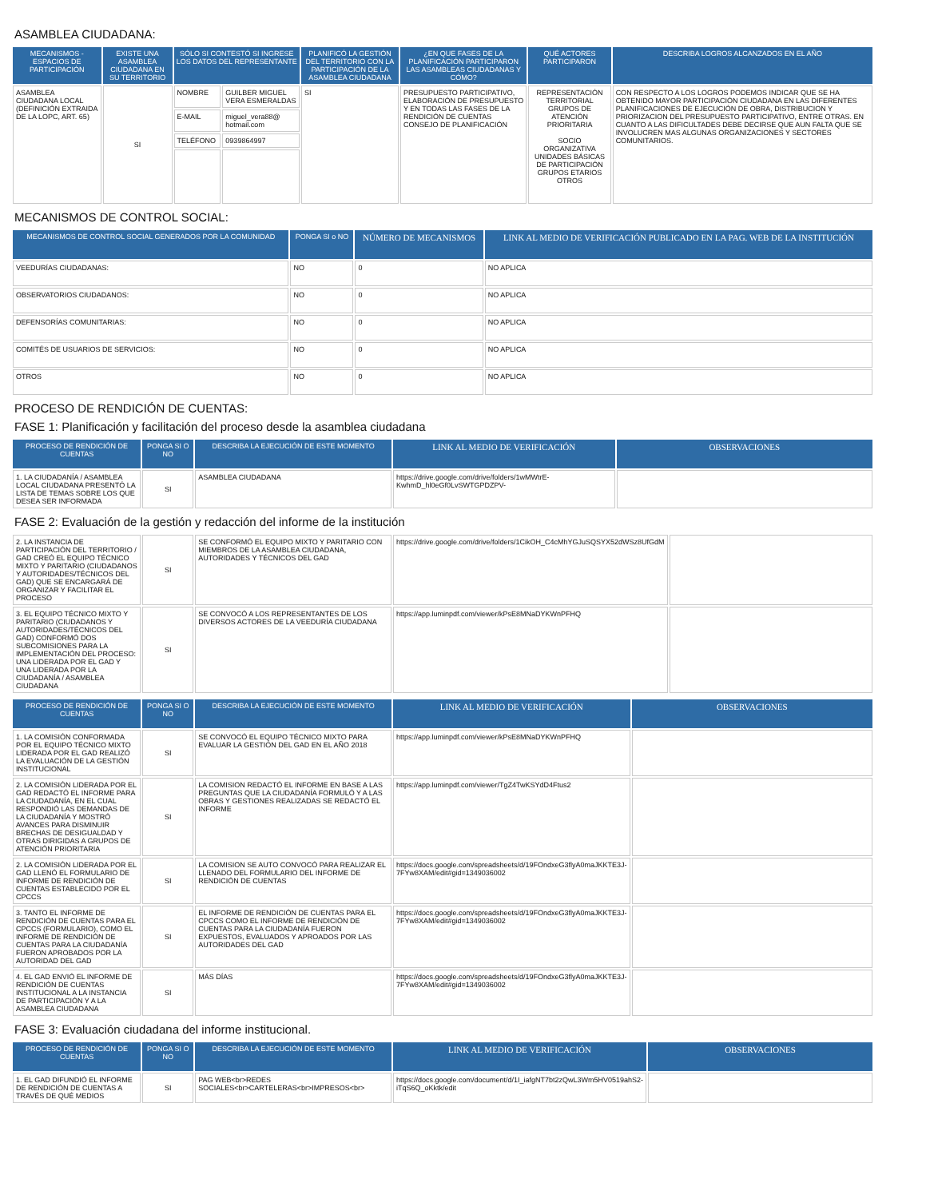ASAMBLEA CIUDADANA:
| MECANISMOS - ESPACIOS DE PARTICIPACIÓN | EXISTE UNA ASAMBLEA CIUDADANA EN SU TERRITORIO | SÓLO SI CONTESTÓ SI INGRESE LOS DATOS DEL REPRESENTANTE | | PLANIFICÓ LA GESTIÓN DEL TERRITORIO CON LA PARTICIPACIÓN DE LA ASAMBLEA CIUDADANA | ¿EN QUE FASES DE LA PLANIFICACIÓN PARTICIPARON LAS ASAMBLEAS CIUDADANAS Y CÓMO? | QUÉ ACTORES PARTICIPARON | DESCRIBA LOGROS ALCANZADOS EN EL AÑO |
| --- | --- | --- | --- | --- | --- | --- | --- |
| ASAMBLEA CIUDADANA LOCAL (DEFINICIÓN EXTRAIDA DE LA LOPC, ART. 65) | SI | NOMBRE | GUILBER MIGUEL VERA ESMERALDAS | SI | PRESUPUESTO PARTICIPATIVO, ELABORACIÓN DE PRESUPUESTO Y EN TODAS LAS FASES DE LA RENDICIÓN DE CUENTAS CONSEJO DE PLANIFICACIÓN | REPRESENTACIÓN TERRITORIAL GRUPOS DE ATENCIÓN PRIORITARIA SOCIO ORGANIZATIVA UNIDADES BÁSICAS DE PARTICIPACIÓN GRUPOS ETARIOS OTROS | CON RESPECTO A LOS LOGROS PODEMOS INDICAR QUE SE HA OBTENIDO MAYOR PARTICIPACIÓN CIUDADANA EN LAS DIFERENTES PLANIFICACIONES DE EJECUCIÓN DE OBRA, DISTRIBUCION Y PRIORIZACION DEL PRESUPUESTO PARTICIPATIVO, ENTRE OTRAS. EN CUANTO A LAS DIFICULTADES DEBE DECIRSE QUE AUN FALTA QUE SE INVOLUCREN MAS ALGUNAS ORGANIZACIONES Y SECTORES COMUNITARIOS. |
| | | E-MAIL | miguel_vera88@ hotmail.com | | | | |
| | | TELÉFONO | 0939864997 | | | | |
MECANISMOS DE CONTROL SOCIAL:
| MECANISMOS DE CONTROL SOCIAL GENERADOS POR LA COMUNIDAD | PONGA SI o NO | NÚMERO DE MECANISMOS | LINK AL MEDIO DE VERIFICACIÓN PUBLICADO EN LA PAG. WEB DE LA INSTITUCIÓN |
| --- | --- | --- | --- |
| VEEDURÍAS CIUDADANAS: | NO | 0 | NO APLICA |
| OBSERVATORIOS CIUDADANOS: | NO | 0 | NO APLICA |
| DEFENSORÍAS COMUNITARIAS: | NO | 0 | NO APLICA |
| COMITÉS DE USUARIOS DE SERVICIOS: | NO | 0 | NO APLICA |
| OTROS | NO | 0 | NO APLICA |
PROCESO DE RENDICIÓN DE CUENTAS:
FASE 1: Planificación y facilitación del proceso desde la asamblea ciudadana
| PROCESO DE RENDICIÓN DE CUENTAS | PONGA SI O NO | DESCRIBA LA EJECUCIÓN DE ESTE MOMENTO | LINK AL MEDIO DE VERIFICACIÓN | OBSERVACIONES |
| --- | --- | --- | --- | --- |
| 1. LA CIUDADANÍA / ASAMBLEA LOCAL CIUDADANA PRESENTÓ LA LISTA DE TEMAS SOBRE LOS QUE DESEA SER INFORMADA | SI | ASAMBLEA CIUDADANA | https://drive.google.com/drive/folders/1wMWtrE-KwhmD_hl0eGf0LvSWTGPDZPV- | |
FASE 2: Evaluación de la gestión y redacción del informe de la institución
| 2. LA INSTANCIA DE PARTICIPACIÓN DEL TERRITORIO / GAD CREÓ EL EQUIPO TÉCNICO MIXTO Y PARITARIO (CIUDADANOS Y AUTORIDADES/TÉCNICOS DEL GAD) QUE SE ENCARGARÁ DE ORGANIZAR Y FACILITAR EL PROCESO | SI | SE CONFORMÓ EL EQUIPO MIXTO Y PARITARIO CON MIEMBROS DE LA ASAMBLEA CIUDADANA, AUTORIDADES Y TÉCNICOS DEL GAD | https://drive.google.com/drive/folders/1CikOH_C4cMhYGJuSQSYX52dWSz8UfGdM | |
| 3. EL EQUIPO TÉCNICO MIXTO Y PARITARIO (CIUDADANOS Y AUTORIDADES/TÉCNICOS DEL GAD) CONFORMÓ DOS SUBCOMISIONES PARA LA IMPLEMENTACIÓN DEL PROCESO: UNA LIDERADA POR EL GAD Y UNA LIDERADA POR LA CIUDADANÍA / ASAMBLEA CIUDADANA | SI | SE CONVOCÓ A LOS REPRESENTANTES DE LOS DIVERSOS ACTORES DE LA VEEDURÍA CIUDADANA | https://app.luminpdf.com/viewer/kPsE8MNaDYKWnPFHQ | |
| PROCESO DE RENDICIÓN DE CUENTAS | PONGA SI O NO | DESCRIBA LA EJECUCIÓN DE ESTE MOMENTO | LINK AL MEDIO DE VERIFICACIÓN | OBSERVACIONES |
| --- | --- | --- | --- | --- |
| 1. LA COMISIÓN CONFORMADA POR EL EQUIPO TÉCNICO MIXTO LIDERADA POR EL GAD REALIZÓ LA EVALUACIÓN DE LA GESTIÓN INSTITUCIONAL | SI | SE CONVOCÓ EL EQUIPO TÉCNICO MIXTO PARA EVALUAR LA GESTIÓN DEL GAD EN EL AÑO 2018 | https://app.luminpdf.com/viewer/kPsE8MNaDYKWnPFHQ | |
| 2. LA COMISIÓN LIDERADA POR EL GAD REDACTÓ EL INFORME PARA LA CIUDADANÍA, EN EL CUAL RESPONDIÓ LAS DEMANDAS DE LA CIUDADANÍA Y MOSTRÓ AVANCES PARA DISMINUIR BRECHAS DE DESIGUALDAD Y OTRAS DIRIGIDAS A GRUPOS DE ATENCIÓN PRIORITARIA | SI | LA COMISION REDACTÓ EL INFORME EN BASE A LAS PREGUNTAS QUE LA CIUDADANÍA FORMULÓ Y A LAS OBRAS Y GESTIONES REALIZADAS SE REDACTÓ EL INFORME | https://app.luminpdf.com/viewer/TgZ4TwKSYdD4Ftus2 | |
| 2. LA COMISIÓN LIDERADA POR EL GAD LLENÓ EL FORMULARIO DE INFORME DE RENDICIÓN DE CUENTAS ESTABLECIDO POR EL CPCCS | SI | LA COMISION SE AUTO CONVOCÓ PARA REALIZAR EL LLENADO DEL FORMULARIO DEL INFORME DE RENDICIÓN DE CUENTAS | https://docs.google.com/spreadsheets/d/19FOndxeG3flyA0maJKKTE3J-7FYw8XAM/edit#gid=1349036002 | |
| 3. TANTO EL INFORME DE RENDICIÓN DE CUENTAS PARA EL CPCCS (FORMULARIO), COMO EL INFORME DE RENDICIÓN DE CUENTAS PARA LA CIUDADANÍA FUERON APROBADOS POR LA AUTORIDAD DEL GAD | SI | EL INFORME DE RENDICIÓN DE CUENTAS PARA EL CPCCS COMO EL INFORME DE RENDICIÓN DE CUENTAS PARA LA CIUDADANÍA FUERON EXPUESTOS, EVALUADOS Y APROADOS POR LAS AUTORIDADES DEL GAD | https://docs.google.com/spreadsheets/d/19FOndxeG3flyA0maJKKTE3J-7FYw8XAM/edit#gid=1349036002 | |
| 4. EL GAD ENVIÓ EL INFORME DE RENDICIÓN DE CUENTAS INSTITUCIONAL A LA INSTANCIA DE PARTICIPACIÓN Y A LA ASAMBLEA CIUDADANA | SI | MÁS DÍAS | https://docs.google.com/spreadsheets/d/19FOndxeG3flyA0maJKKTE3J-7FYw8XAM/edit#gid=1349036002 | |
FASE 3: Evaluación ciudadana del informe institucional.
| PROCESO DE RENDICIÓN DE CUENTAS | PONGA SI O NO | DESCRIBA LA EJECUCIÓN DE ESTE MOMENTO | LINK AL MEDIO DE VERIFICACIÓN | OBSERVACIONES |
| --- | --- | --- | --- | --- |
| 1. EL GAD DIFUNDIÓ EL INFORME DE RENDICIÓN DE CUENTAS A TRAVÉS DE QUÉ MEDIOS | SI | PAG WEB<br>REDES SOCIALES<br>CARTELERAS<br>IMPRESOS<br> | https://docs.google.com/document/d/1I_iafgNT7bt2zQwL3Wm5HV0519ahS2-iTqS6Q_oKktk/edit | |